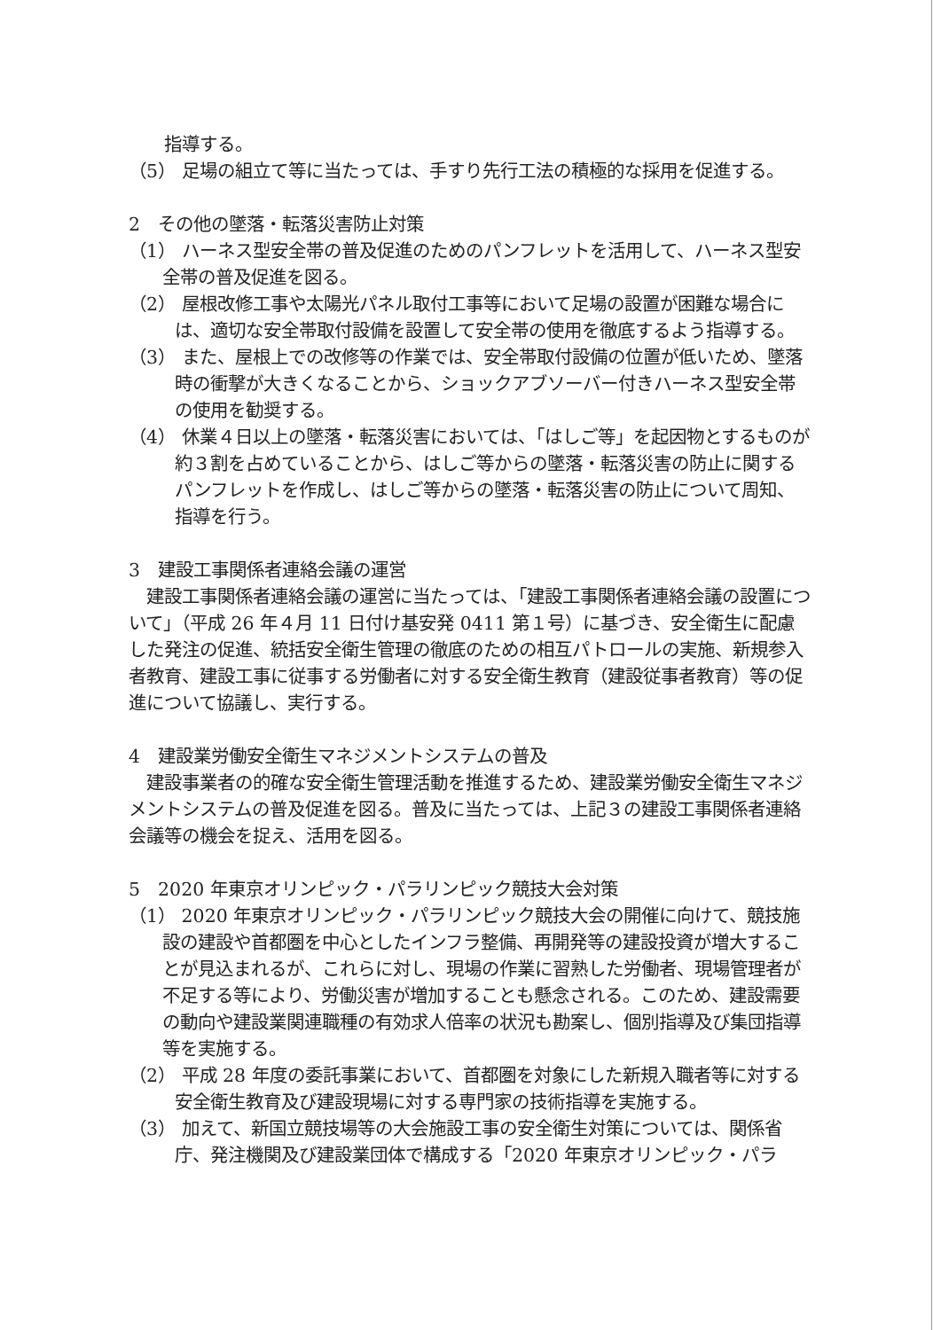指導する。
（5） 足場の組立て等に当たっては、手すり先行工法の積極的な採用を促進する。
2　その他の墜落・転落災害防止対策
（1） ハーネス型安全帯の普及促進のためのパンフレットを活用して、ハーネス型安全帯の普及促進を図る。
（2） 屋根改修工事や太陽光パネル取付工事等において足場の設置が困難な場合には、適切な安全帯取付設備を設置して安全帯の使用を徹底するよう指導する。
（3） また、屋根上での改修等の作業では、安全帯取付設備の位置が低いため、墜落時の衝撃が大きくなることから、ショックアブソーバー付きハーネス型安全帯の使用を勧奨する。
（4） 休業４日以上の墜落・転落災害においては、「はしご等」を起因物とするものが約３割を占めていることから、はしご等からの墜落・転落災害の防止に関するパンフレットを作成し、はしご等からの墜落・転落災害の防止について周知、指導を行う。
3　建設工事関係者連絡会議の運営
建設工事関係者連絡会議の運営に当たっては、「建設工事関係者連絡会議の設置について」（平成 26 年４月 11 日付け基安発 0411 第１号）に基づき、安全衛生に配慮した発注の促進、統括安全衛生管理の徹底のための相互パトロールの実施、新規参入者教育、建設工事に従事する労働者に対する安全衛生教育（建設従事者教育）等の促進について協議し、実行する。
4　建設業労働安全衛生マネジメントシステムの普及
建設事業者の的確な安全衛生管理活動を推進するため、建設業労働安全衛生マネジメントシステムの普及促進を図る。普及に当たっては、上記３の建設工事関係者連絡会議等の機会を捉え、活用を図る。
5　2020 年東京オリンピック・パラリンピック競技大会対策
（1） 2020 年東京オリンピック・パラリンピック競技大会の開催に向けて、競技施設の建設や首都圏を中心としたインフラ整備、再開発等の建設投資が増大することが見込まれるが、これらに対し、現場の作業に習熟した労働者、現場管理者が不足する等により、労働災害が増加することも懸念される。このため、建設需要の動向や建設業関連職種の有効求人倍率の状況も勘案し、個別指導及び集団指導等を実施する。
（2） 平成 28 年度の委託事業において、首都圏を対象にした新規入職者等に対する安全衛生教育及び建設現場に対する専門家の技術指導を実施する。
（3） 加えて、新国立競技場等の大会施設工事の安全衛生対策については、関係省庁、発注機関及び建設業団体で構成する「2020 年東京オリンピック・パラ